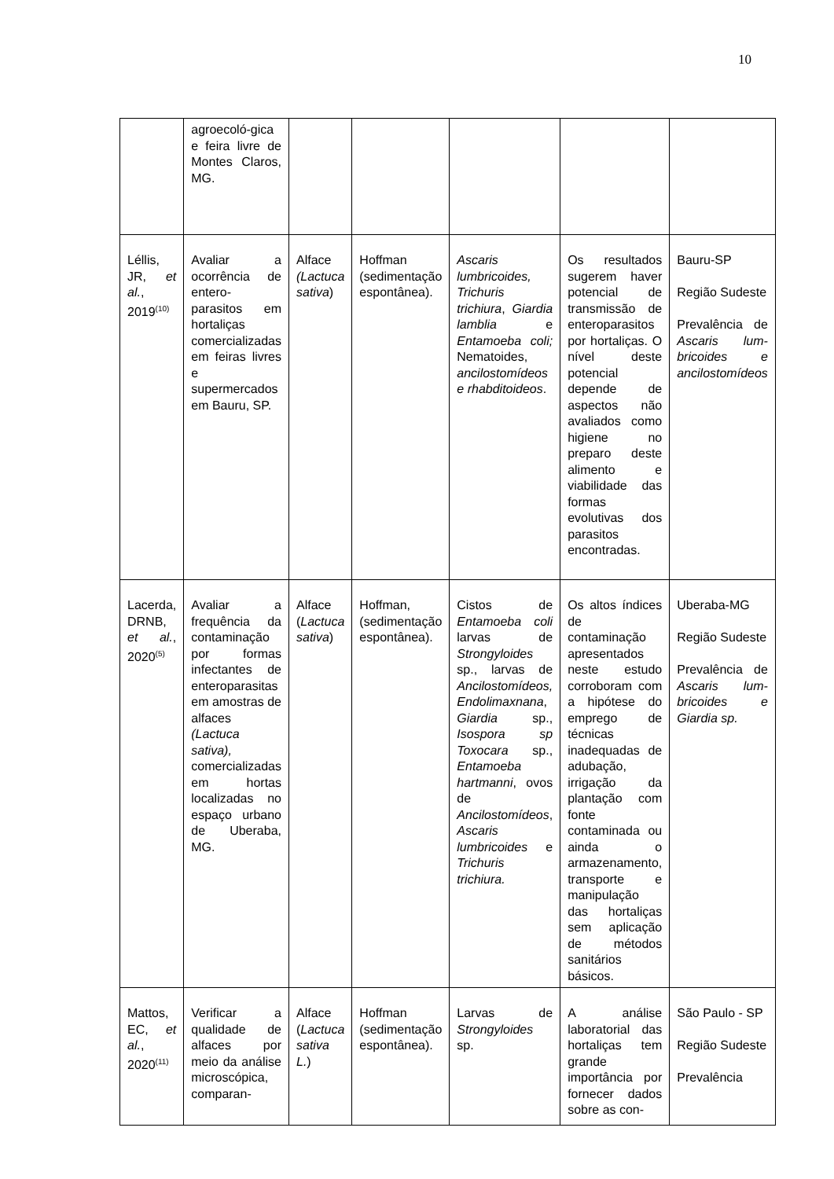10
| | agroecoló-gica e feira livre de Montes Claros, MG. | | | | | |
| Léllis, JR, et al. , 2019<sup>(10)</sup> | Avaliar a ocorrência de entero-parasitos em hortaliças comercializadas em feiras livres e supermercados em Bauru, SP. | Alface (Lactuca sativa ) | Hoffman (sedimentação espontânea). | Ascaris lumbricoides, Trichuris trichiura , Giardia lamblia e Entamoeba coli; Nematoides, ancilostomídeos e rhabditoideos . | Os resultados sugerem haver potencial de transmissão de enteroparasitos por hortaliças. O nível deste potencial depende de aspectos não avaliados como higiene no preparo deste alimento e viabilidade das formas evolutivas dos parasitos encontradas. | Bauru-SP Região Sudeste Prevalência de Ascaris lum-bricoides e ancilostomídeos |
| Lacerda, DRNB, et al. , 2020<sup>(5)</sup> | Avaliar a frequência da contaminação por formas infectantes de enteroparasitas em amostras de alfaces (Lactuca sativa), comercializadas em hortas localizadas no espaço urbano de Uberaba, MG. | Alface ( Lactuca sativa ) | Hoffman, (sedimentação espontânea). | Cistos de Entamoeba coli larvas de Strongyloides sp., larvas de Ancilostomídeos, Endolimaxnana , Giardia sp., Isospora sp Toxocara sp., Entamoeba hartmanni , ovos de Ancilostomídeos , Ascaris lumbricoides e Trichuris trichiura. | Os altos índices de contaminação apresentados neste estudo corroboram com a hipótese do emprego de técnicas inadequadas de adubação, irrigação da plantação com fonte contaminada ou ainda o armazenamento, transporte e manipulação das hortaliças sem aplicação de métodos sanitários básicos. | Uberaba-MG Região Sudeste Prevalência de Ascaris lum-bricoides e Giardia sp. |
| Mattos, EC, et al. , 2020<sup>(11)</sup> | Verificar a qualidade de alfaces por meio da análise microscópica, comparan- | Alface ( Lactuca sativa L. ) | Hoffman (sedimentação espontânea). | Larvas de Strongyloides sp. | A análise laboratorial das hortaliças tem grande importância por fornecer dados sobre as con- | São Paulo - SP Região Sudeste Prevalência |